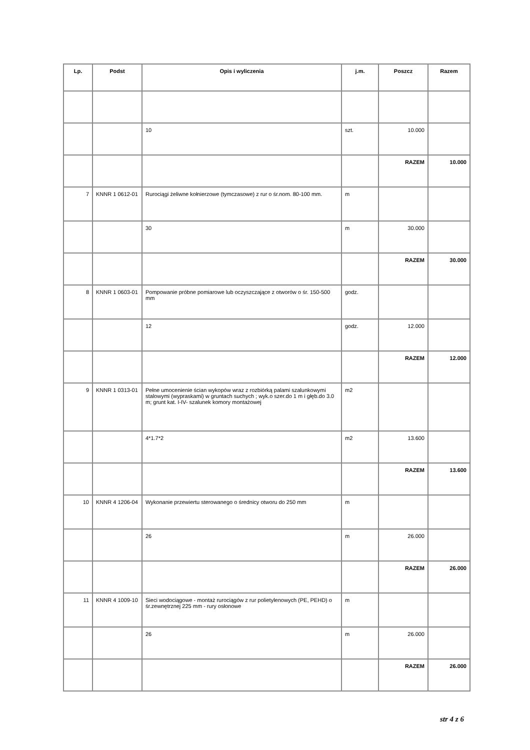| Lp. | Podst | Opis i wyliczenia | j.m. | Poszcz | Razem |
| --- | --- | --- | --- | --- | --- |
| | | 10 | szt. | 10.000 | |
| | | | | RAZEM | 10.000 |
| 7 | KNNR 1 0612-01 | Rurociągi żeliwne kołnierzowe (tymczasowe) z rur o śr.nom. 80-100 mm. | m | | |
| | | 30 | m | 30.000 | |
| | | | | RAZEM | 30.000 |
| 8 | KNNR 1 0603-01 | Pompowanie próbne pomiarowe lub oczyszczające z otworów o śr. 150-500 mm | godz. | | |
| | | 12 | godz. | 12.000 | |
| | | | | RAZEM | 12.000 |
| 9 | KNNR 1 0313-01 | Pełne umocenienie ścian wykopów wraz z rozbiórką palami szalunkowymi stalowymi (wypraskami) w gruntach suchych ; wyk.o szer.do 1 m i głęb.do 3.0 m; grunt kat. I-IV- szalunek komory montażowej | m2 | | |
| | | 4*1.7*2 | m2 | 13.600 | |
| | | | | RAZEM | 13.600 |
| 10 | KNNR 4 1206-04 | Wykonanie przewiertu sterowanego o średnicy otworu do 250 mm | m | | |
| | | 26 | m | 26.000 | |
| | | | | RAZEM | 26.000 |
| 11 | KNNR 4 1009-10 | Sieci wodociągowe - montaż rurociągów z rur polietylenowych (PE, PEHD) o śr.zewnętrznej 225 mm - rury osłonowe | m | | |
| | | 26 | m | 26.000 | |
| | | | | RAZEM | 26.000 |
str 4 z 6